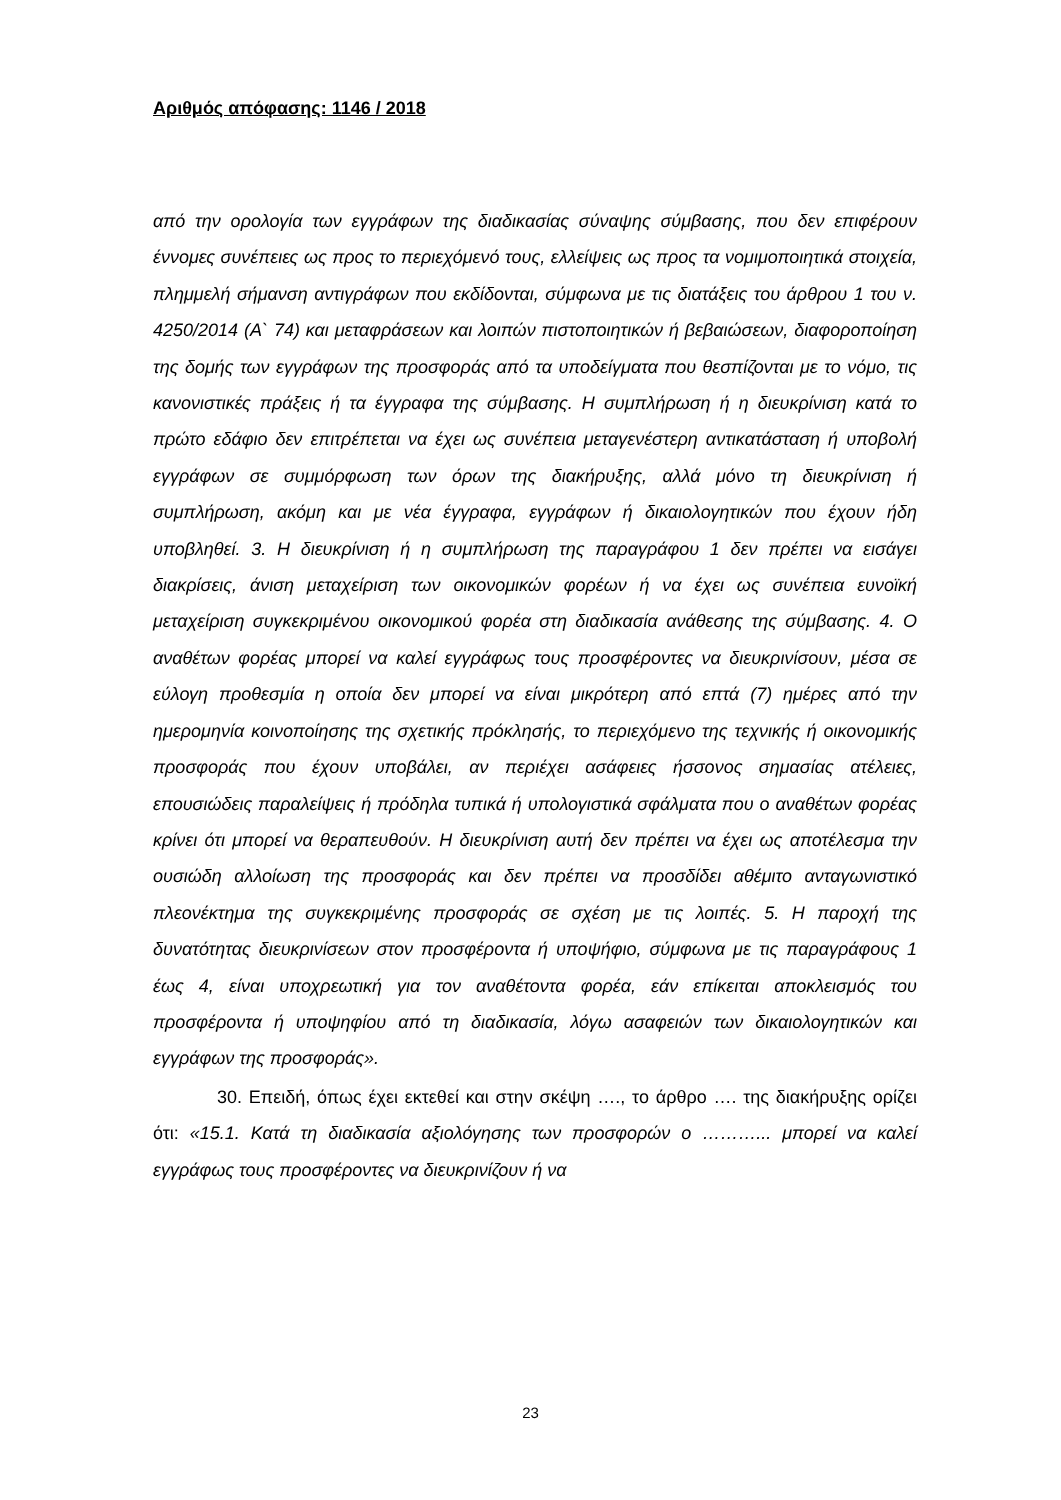Αριθμός απόφασης: 1146 / 2018
από την ορολογία των εγγράφων της διαδικασίας σύναψης σύμβασης, που δεν επιφέρουν έννομες συνέπειες ως προς το περιεχόμενό τους, ελλείψεις ως προς τα νομιμοποιητικά στοιχεία, πλημμελή σήμανση αντιγράφων που εκδίδονται, σύμφωνα με τις διατάξεις του άρθρου 1 του ν. 4250/2014 (Α` 74) και μεταφράσεων και λοιπών πιστοποιητικών ή βεβαιώσεων, διαφοροποίηση της δομής των εγγράφων της προσφοράς από τα υποδείγματα που θεσπίζονται με το νόμο, τις κανονιστικές πράξεις ή τα έγγραφα της σύμβασης. Η συμπλήρωση ή η διευκρίνιση κατά το πρώτο εδάφιο δεν επιτρέπεται να έχει ως συνέπεια μεταγενέστερη αντικατάσταση ή υποβολή εγγράφων σε συμμόρφωση των όρων της διακήρυξης, αλλά μόνο τη διευκρίνιση ή συμπλήρωση, ακόμη και με νέα έγγραφα, εγγράφων ή δικαιολογητικών που έχουν ήδη υποβληθεί. 3. Η διευκρίνιση ή η συμπλήρωση της παραγράφου 1 δεν πρέπει να εισάγει διακρίσεις, άνιση μεταχείριση των οικονομικών φορέων ή να έχει ως συνέπεια ευνοϊκή μεταχείριση συγκεκριμένου οικονομικού φορέα στη διαδικασία ανάθεσης της σύμβασης. 4. Ο αναθέτων φορέας μπορεί να καλεί εγγράφως τους προσφέροντες να διευκρινίσουν, μέσα σε εύλογη προθεσμία η οποία δεν μπορεί να είναι μικρότερη από επτά (7) ημέρες από την ημερομηνία κοινοποίησης της σχετικής πρόκλησής, το περιεχόμενο της τεχνικής ή οικονομικής προσφοράς που έχουν υποβάλει, αν περιέχει ασάφειες ήσσονος σημασίας ατέλειες, επουσιώδεις παραλείψεις ή πρόδηλα τυπικά ή υπολογιστικά σφάλματα που ο αναθέτων φορέας κρίνει ότι μπορεί να θεραπευθούν. Η διευκρίνιση αυτή δεν πρέπει να έχει ως αποτέλεσμα την ουσιώδη αλλοίωση της προσφοράς και δεν πρέπει να προσδίδει αθέμιτο ανταγωνιστικό πλεονέκτημα της συγκεκριμένης προσφοράς σε σχέση με τις λοιπές. 5. Η παροχή της δυνατότητας διευκρινίσεων στον προσφέροντα ή υποψήφιο, σύμφωνα με τις παραγράφους 1 έως 4, είναι υποχρεωτική για τον αναθέτοντα φορέα, εάν επίκειται αποκλεισμός του προσφέροντα ή υποψηφίου από τη διαδικασία, λόγω ασαφειών των δικαιολογητικών και εγγράφων της προσφοράς».
30. Επειδή, όπως έχει εκτεθεί και στην σκέψη …., το άρθρο …. της διακήρυξης ορίζει ότι: «15.1. Κατά τη διαδικασία αξιολόγησης των προσφορών ο ………... μπορεί να καλεί εγγράφως τους προσφέροντες να διευκρινίζουν ή να
23